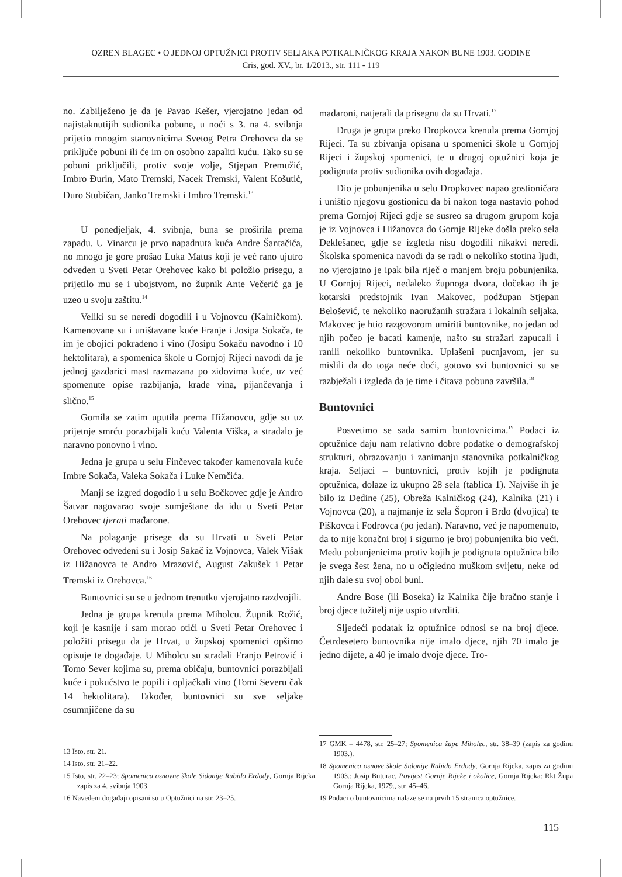OZREN BLAGEC • O JEDNOJ OPTUŽNICI PROTIV SELJAKA POTKALNIČKOG KRAJA NAKON BUNE 1903. GODINE
Cris, god. XV., br. 1/2013., str. 111 - 119
no. Zabilježeno je da je Pavao Kešer, vjerojatno jedan od najistaknutijih sudionika pobune, u noći s 3. na 4. svibnja prijetio mnogim stanovnicima Svetog Petra Orehovca da se priključe pobuni ili će im on osobno zapaliti kuću. Tako su se pobuni priključili, protiv svoje volje, Stjepan Premužić, Imbro Đurin, Mato Tremski, Nacek Tremski, Valent Košutić, Đuro Stubičan, Janko Tremski i Imbro Tremski.<sup>13</sup>
U ponedjeljak, 4. svibnja, buna se proširila prema zapadu. U Vinarcu je prvo napadnuta kuća Andre Šantačića, no mnogo je gore prošao Luka Matus koji je već rano ujutro odveden u Sveti Petar Orehovec kako bi položio prisegu, a prijetilo mu se i ubojstvom, no župnik Ante Večerić ga je uzeo u svoju zaštitu.<sup>14</sup>
Veliki su se neredi dogodili i u Vojnovcu (Kalničkom). Kamenovane su i uništavane kuće Franje i Josipa Sokača, te im je obojici pokradeno i vino (Josipu Sokaču navodno i 10 hektolitara), a spomenica škole u Gornjoj Rijeci navodi da je jednoj gazdarici mast razmazana po zidovima kuće, uz već spomenute opise razbijanja, krađe vina, pijančevanja i slično.<sup>15</sup>
Gomila se zatim uputila prema Hižanovcu, gdje su uz prijetnje smrću porazbijali kuću Valenta Viška, a stradalo je naravno ponovno i vino.
Jedna je grupa u selu Finčevec također kamenovala kuće Imbre Sokača, Valeka Sokača i Luke Nemčića.
Manji se izgred dogodio i u selu Bočkovec gdje je Andro Šatvar nagovarao svoje sumještane da idu u Sveti Petar Orehovec tjerati mađarone.
Na polaganje prisege da su Hrvati u Sveti Petar Orehovec odvedeni su i Josip Sakač iz Vojnovca, Valek Višak iz Hižanovca te Andro Mrazović, August Zakušek i Petar Tremski iz Orehovca.<sup>16</sup>
Buntovnici su se u jednom trenutku vjerojatno razdvojili.
Jedna je grupa krenula prema Miholcu. Župnik Rožić, koji je kasnije i sam morao otići u Sveti Petar Orehovec i položiti prisegu da je Hrvat, u župskoj spomenici opširno opisuje te događaje. U Miholcu su stradali Franjo Petrović i Tomo Sever kojima su, prema običaju, buntovnici porazbijali kuće i pokućstvo te popili i opljačkali vino (Tomi Severu čak 14 hektolitara). Također, buntovnici su sve seljake osumnjičene da su
13 Isto, str. 21.
14 Isto, str. 21–22.
15 Isto, str. 22–23; Spomenica osnovne škole Sidonije Rubido Erdödy, Gornja Rijeka, zapis za 4. svibnja 1903.
16 Navedeni događaji opisani su u Optužnici na str. 23–25.
mađaroni, natjerali da prisegnu da su Hrvati.<sup>17</sup>
Druga je grupa preko Dropkovca krenula prema Gornjoj Rijeci. Ta su zbivanja opisana u spomenici škole u Gornjoj Rijeci i župskoj spomenici, te u drugoj optužnici koja je podignuta protiv sudionika ovih događaja.
Dio je pobunjenika u selu Dropkovec napao gostioničara i uništio njegovu gostionicu da bi nakon toga nastavio pohod prema Gornjoj Rijeci gdje se susreo sa drugom grupom koja je iz Vojnovca i Hižanovca do Gornje Rijeke došla preko sela Deklešanec, gdje se izgleda nisu dogodili nikakvi neredi. Školska spomenica navodi da se radi o nekoliko stotina ljudi, no vjerojatno je ipak bila riječ o manjem broju pobunjenika. U Gornjoj Rijeci, nedaleko župnoga dvora, dočekao ih je kotarski predstojnik Ivan Makovec, podžupan Stjepan Belošević, te nekoliko naoružanih stražara i lokalnih seljaka. Makovec je htio razgovorom umiriti buntovnike, no jedan od njih počeo je bacati kamenje, našto su stražari zapucali i ranili nekoliko buntovnika. Uplašeni pucnjavom, jer su mislili da do toga neće doći, gotovo svi buntovnici su se razbježali i izgleda da je time i čitava pobuna završila.<sup>18</sup>
Buntovnici
Posvetimo se sada samim buntovnicima.<sup>19</sup> Podaci iz optužnice daju nam relativno dobre podatke o demografskoj strukturi, obrazovanju i zanimanju stanovnika potkalničkog kraja. Seljaci – buntovnici, protiv kojih je podignuta optužnica, dolaze iz ukupno 28 sela (tablica 1). Najviše ih je bilo iz Dedine (25), Obreža Kalničkog (24), Kalnika (21) i Vojnovca (20), a najmanje iz sela Šopron i Brdo (dvojica) te Piškovca i Fodrovca (po jedan). Naravno, već je napomenuto, da to nije konačni broj i sigurno je broj pobunjenika bio veći. Među pobunjenicima protiv kojih je podignuta optužnica bilo je svega šest žena, no u očigledno muškom svijetu, neke od njih dale su svoj obol buni.
Andre Bose (ili Boseka) iz Kalnika čije bračno stanje i broj djece tužitelj nije uspio utvrditi.
Sljedeći podatak iz optužnice odnosi se na broj djece. Četrdesetero buntovnika nije imalo djece, njih 70 imalo je jedno dijete, a 40 je imalo dvoje djece. Tro-
17 GMK – 4478, str. 25–27; Spomenica župe Miholec, str. 38–39 (zapis za godinu 1903.).
18 Spomenica osnove škole Sidonije Rubido Erdödy, Gornja Rijeka, zapis za godinu 1903.; Josip Buturac, Povijest Gornje Rijeke i okolice, Gornja Rijeka: Rkt Župa Gornja Rijeka, 1979., str. 45–46.
19 Podaci o buntovnicima nalaze se na prvih 15 stranica optužnice.
115